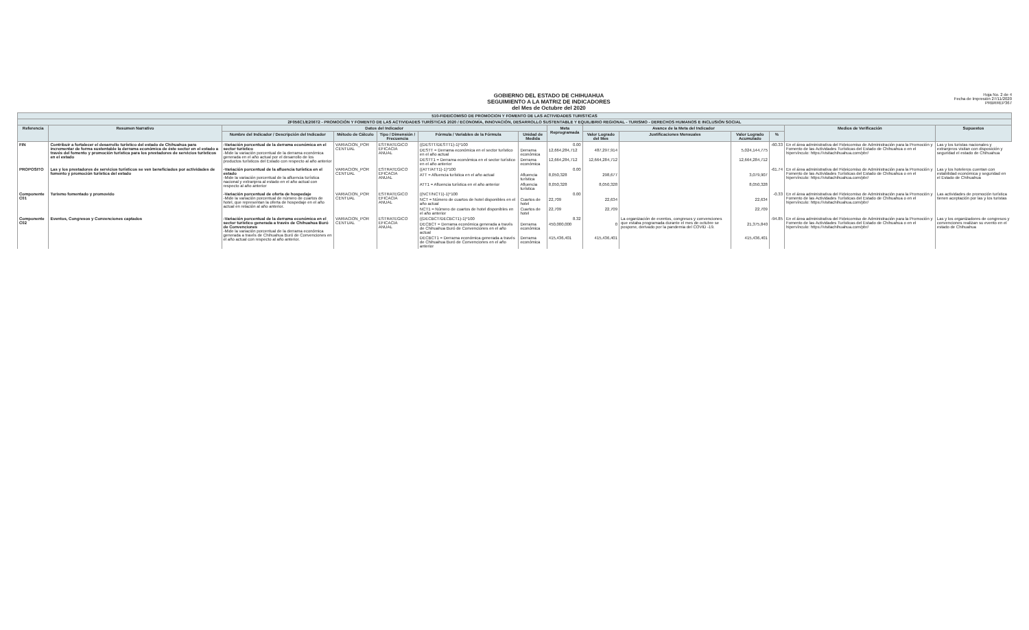GOBIERNO DEL ESTADO DE CHIHUAHUA
SEGUIMIENTO A LA MATRIZ DE INDICADORES
del Mes de Octubre del 2020
Hoja No. 2 de 4
Fecha de Impresión 27/11/2020
PRBRREP367
| 510-FIDEICOMISO DE PROMOCION Y FOMENTO DE LAS ACTIVIDADES TURISTICAS | | | | | | | | | | | | | |
| 2F056C1/E206T2 - PROMOCIÓN Y FOMENTO DE LAS ACTIVIDADES TURÍSTICAS 2020 / ECONOMÍA, INNOVACIÓN, DESARROLLO SUSTENTABLE Y EQUILIBRIO REGIONAL - TURISMO - DERECHOS HUMANOS E INCLUSIÓN SOCIAL | | | | | | | | | | | | | |
| Referencia | Resumen Narrativo | Datos del Indicador | | | | | Meta Reprogramada | Avance de la Meta del Indicador | | | | Medios de Verificación | Supuestos |
| | | Nombre del Indicador / Descripción del Indicador | Método de Cálculo | Tipo / Dimensión / Frecuencia | Fórmula / Variables de la Fórmula | Unidad de Medida | | Valor Logrado del Mes | Justificaciones Mensuales | Valor Logrado Acumulado | % | | |
| FIN | Contribuir a fortalecer el desarrollo turístico del estado de Chihuahua para incrementar de forma sustentable la derrama económica de éste sector en el estado a través del fomento y promoción turística para los prestadores de servicios turísticos en el estado | -Variación porcentual de la derrama económica en el sector turístico -Mide la variación porcentual de la derrama económica generada en el año actual por el desarrollo de los productos turísticos del Estado con respecto al año anterior | VARIACION_POR CENTUAL | ESTRATEGICO EFICACIA ANUAL | ((DESTT/DESTT1)-1)*100 | | 0.00 | | | | -60.33 | En el área administrativa del Fideicomiso de Administración para la Promoción y Fomento de las Actividades Turísticas del Estado de Chihuahua o en el hipervínculo: https://visitachihuahua.com/pbr/ | Las y los turistas nacionales y extranjeros visitan con disposición y seguridad el estado de Chihuahua |
| | | | | | DESTT = Derrama económica en el sector turístico en el año actual | Derrama económica | 12,664,284,712 | 487,297,914 | | 5,024,144,775 | | | |
| | | | | | DESTT1 = Derrama económica en el sector turístico en el año anterior | Derrama económica | 12,664,284,712 | 12,664,284,712 | | 12,664,284,712 | | | |
| PROPOSITO | Las y los prestadores de servicios turísticos se ven beneficiados por actividades de fomento y promoción turística del estado | -Variación porcentual de la afluencia turística en el estado -Mide la variación porcentual de la afluencia turística nacional y extranjera al estado en el año actual con respecto al año anterior | VARIACION_POR CENTUAL | ESTRATEGICO EFICACIA ANUAL | ((ATT/ATT1)-1)*100 | | 0.00 | | | | -61.74 | En el área administrativa del Fideicomiso de Administración para la Promoción y Fomento de las Actividades Turísticas del Estado de Chihuahua o en el hipervínculo: https://visitachihuahua.com/pbr/ | Las y los hoteleros cuentan con estabilidad económica y seguridad en el Estado de Chihuahua |
| | | | | | ATT = Afluencia turística en el año actual | Afluencia turística | 8,050,328 | 298,677 | | 3,079,907 | | | |
| | | | | | ATT1 = Afluencia turística en el año anterior | Afluencia turística | 8,050,328 | 8,050,328 | | 8,050,328 | | | |
| Componente C01 | Turismo fomentado y promovido | -Variación porcentual de oferta de hospedaje -Mide la variación porcentual de número de cuartos de hotel, que representan la oferta de hospedaje en el año actual en relación al año anterior. | VARIACION_POR CENTUAL | ESTRATEGICO EFICACIA ANUAL | ((NCT/NCT1)-1)*100 | | 0.00 | | | | -0.33 | En el área administrativa del Fideicomiso de Administración para la Promoción y Fomento de las Actividades Turísticas del Estado de Chihuahua o en el hipervínculo: https://visitachihuahua.com/pbr/ | Las actividades de promoción turística tienen aceptación por las y los turistas |
| | | | | | NCT = Número de cuartos de hotel disponibles en el año actual | Cuartos de hotel | 22,709 | 22,634 | | 22,634 | | | |
| | | | | | NCT1 = Número de cuartos de hotel disponibles en el año anterior | Cuartos de hotel | 22,709 | 22,709 | | 22,709 | | | |
| Componente C02 | Eventos, Congresos y Convenciones captados | -Variación porcentual de la derrama económica en el sector turístico generada a través de Chihuahua Buró de Convenciones -Mide la variación porcentual de la derrama económica generada a través de Chihuahua Buró de Convenciones en el año actual con respecto al año anterior. | VARIACION_POR CENTUAL | ESTRATEGICO EFICACIA ANUAL | ((DECBCT/DECBCT1)-1)*100 | | 8.32 | | La organización de eventos, congresos y convenciones que estaba programada durante el mes de octubre se pospone, derivado por la pandemia del COVID -19. | | -94.85 | En el área administrativa del Fideicomiso de Administración para la Promoción y Fomento de las Actividades Turísticas del Estado de Chihuahua o en el hipervínculo: https://visitachihuahua.com/pbr/ | Las y los organizadores de congresos y convenciones realizan su evento en el estado de Chihuahua |
| | | | | | DECBCT = Derrama económica generada a través de Chihuahua Buró de Convenciones en el año actual | Derrama económica | 450,000,000 | 0 | | 21,375,840 | | | |
| | | | | | DECBCT1 = Derrama económica generada a través de Chihuahua Buró de Convenciones en el año anterior | Derrama económica | 415,436,401 | 415,436,401 | | 415,436,401 | | | |